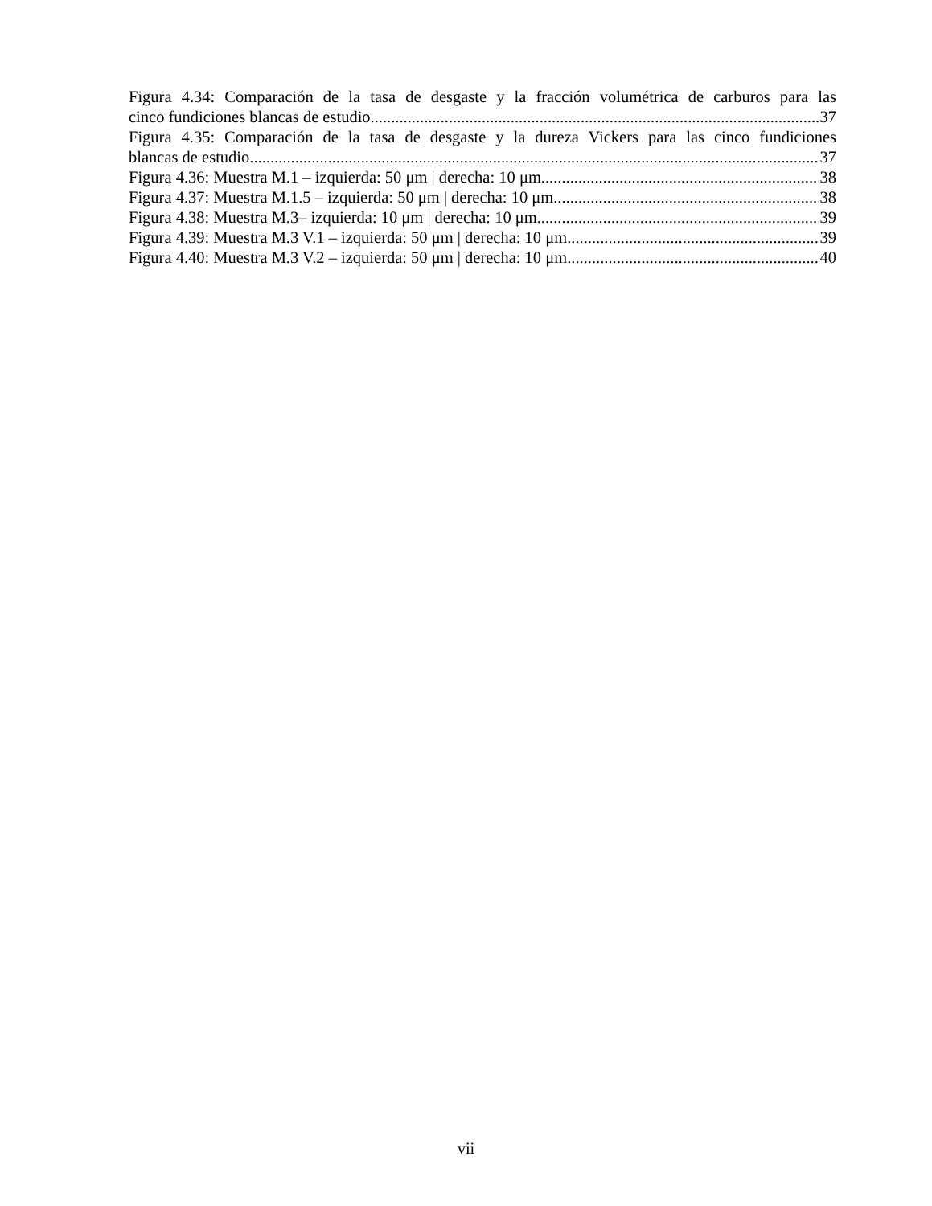Figura 4.34: Comparación de la tasa de desgaste y la fracción volumétrica de carburos para las
cinco fundiciones blancas de estudio 37
Figura 4.35: Comparación de la tasa de desgaste y la dureza Vickers para las cinco fundiciones
blancas de estudio. 37
Figura 4.36: Muestra M.1 – izquierda: 50 μm | derecha: 10 μm 38
Figura 4.37: Muestra M.1.5 – izquierda: 50 μm | derecha: 10 μm 38
Figura 4.38: Muestra M.3– izquierda: 10 μm | derecha: 10 μm 39
Figura 4.39: Muestra M.3 V.1 – izquierda: 50 μm | derecha: 10 μm 39
Figura 4.40: Muestra M.3 V.2 – izquierda: 50 μm | derecha: 10 μm 40
vii